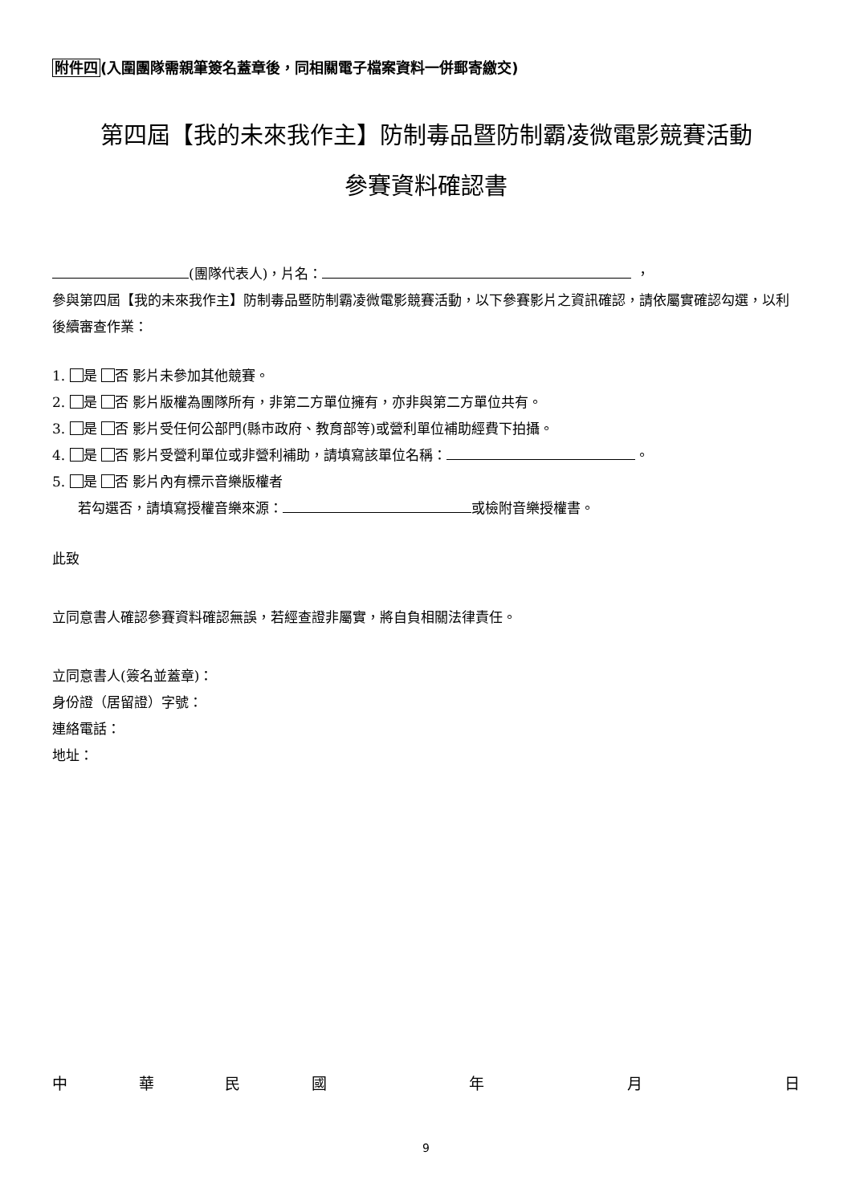附件四(入圍團隊需親筆簽名蓋章後，同相關電子檔案資料一併郵寄繳交)
第四屆【我的未來我作主】防制毒品暨防制霸凌微電影競賽活動
參賽資料確認書
(團隊代表人)，片名： ，
參與第四屆【我的未來我作主】防制毒品暨防制霸凌微電影競賽活動，以下參賽影片之資訊確認，請依屬實確認勾選，以利後續審查作業：
1. 是 否 影片未參加其他競賽。
2. 是 否 影片版權為團隊所有，非第二方單位擁有，亦非與第二方單位共有。
3. 是 否 影片受任何公部門(縣市政府、教育部等)或營利單位補助經費下拍攝。
4. 是 否 影片受營利單位或非營利補助，請填寫該單位名稱： 。
5. 是 否 影片內有標示音樂版權者
若勾選否，請填寫授權音樂來源： 或檢附音樂授權書。
此致
立同意書人確認參賽資料確認無誤，若經查證非屬實，將自負相關法律責任。
立同意書人(簽名並蓋章)：
身份證（居留證）字號：
連絡電話：
地址：
中 華 民 國 年 月 日
9